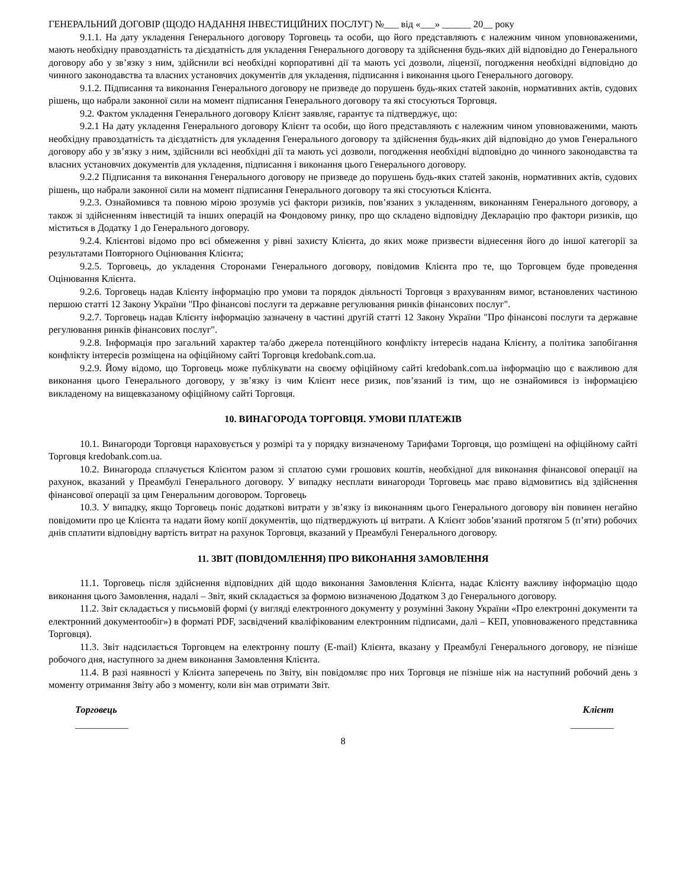ГЕНЕРАЛЬНИЙ ДОГОВІР (ЩОДО НАДАННЯ ІНВЕСТИЦІЙНИХ ПОСЛУГ) №___ від «___» ______ 20__ року
9.1.1. На дату укладення Генерального договору Торговець та особи, що його представляють є належним чином уповноваженими, мають необхідну правоздатність та дієздатність для укладення Генерального договору та здійснення будь-яких дій відповідно до Генерального договору або у зв’язку з ним, здійснили всі необхідні корпоративні дії та мають усі дозволи, ліцензії, погодження необхідні відповідно до чинного законодавства та власних установчих документів для укладення, підписання і виконання цього Генерального договору.
9.1.2. Підписання та виконання Генерального договору не призведе до порушень будь-яких статей законів, нормативних актів, судових рішень, що набрали законної сили на момент підписання Генерального договору та які стосуються Торговця.
9.2. Фактом укладення Генерального договору Клієнт заявляє, гарантує та підтверджує, що:
9.2.1 На дату укладення Генерального договору Клієнт та особи, що його представляють є належним чином уповноваженими, мають необхідну правоздатність та дієздатність для укладення Генерального договору та здійснення будь-яких дій відповідно до умов Генерального договору або у зв’язку з ним, здійснили всі необхідні дії та мають усі дозволи, погодження необхідні відповідно до чинного законодавства та власних установчих документів для укладення, підписання і виконання цього Генерального договору.
9.2.2 Підписання та виконання Генерального договору не призведе до порушень будь-яких статей законів, нормативних актів, судових рішень, що набрали законної сили на момент підписання Генерального договору та які стосуються Клієнта.
9.2.3. Ознайомився та повною мірою зрозумів усі фактори ризиків, пов’язаних з укладенням, виконанням Генерального договору, а також зі здійсненням інвестицій та інших операцій на Фондовому ринку, про що складено відповідну Декларацію про фактори ризиків, що міститься в Додатку 1 до Генерального договору.
9.2.4. Клієнтові відомо про всі обмеження у рівні захисту Клієнта, до яких може призвести віднесення його до іншої категорії за результатами Повторного Оцінювання Клієнта;
9.2.5. Торговець, до укладення Сторонами Генерального договору, повідомив Клієнта про те, що Торговцем буде проведення Оцінювання Клієнта.
9.2.6. Торговець надав Клієнту інформацію про умови та порядок діяльності Торговця з врахуванням вимог, встановлених частиною першою статті 12 Закону України "Про фінансові послуги та державне регулювання ринків фінансових послуг".
9.2.7. Торговець надав Клієнту інформацію зазначену в частині другій статті 12 Закону України "Про фінансові послуги та державне регулювання ринків фінансових послуг".
9.2.8. Інформація про загальний характер та/або джерела потенційного конфлікту інтересів надана Клієнту, а політика запобігання конфлікту інтересів розміщена на офіційному сайті Торговця kredobank.com.ua.
9.2.9. Йому відомо, що Торговець може публікувати на своєму офіційному сайті kredobank.com.ua інформацію що є важливою для виконання цього Генерального договору, у зв’язку із чим Клієнт несе ризик, пов’язаний із тим, що не ознайомився із інформацією викладеному на вищевказаному офіційному сайті Торговця.
10. ВИНАГОРОДА ТОРГОВЦЯ. УМОВИ ПЛАТЕЖІВ
10.1. Винагороди Торговця нараховується у розмірі та у порядку визначеному Тарифами Торговця, що розміщені на офіційному сайті Торговця kredobank.com.ua.
10.2. Винагорода сплачується Клієнтом разом зі сплатою суми грошових коштів, необхідної для виконання фінансової операції на рахунок, вказаний у Преамбулі Генерального договору. У випадку несплати винагороди Торговець має право відмовитись від здійснення фінансової операції за цим Генеральним договором. Торговець
10.3. У випадку, якщо Торговець поніс додаткові витрати у зв’язку із виконанням цього Генерального договору він повинен негайно повідомити про це Клієнта та надати йому копії документів, що підтверджують ці витрати. А Клієнт зобов’язаний протягом 5 (п’яти) робочих днів сплатити відповідну вартість витрат на рахунок Торговця, вказаний у Преамбулі Генерального договору.
11. ЗВІТ (ПОВІДОМЛЕННЯ) ПРО ВИКОНАННЯ ЗАМОВЛЕННЯ
11.1. Торговець після здійснення відповідних дій щодо виконання Замовлення Клієнта, надає Клієнту важливу інформацію щодо виконання цього Замовлення, надалі – Звіт, який складається за формою визначеною Додатком 3 до Генерального договору.
11.2. Звіт складається у письмовій формі (у вигляді електронного документу у розумінні Закону України «Про електронні документи та електронний документообіг») в форматі PDF, засвідчений кваліфікованим електронним підписами, далі – КЕП, уповноваженого представника Торговця).
11.3. Звіт надсилається Торговцем на електронну пошту (E-mail) Клієнта, вказану у Преамбулі Генерального договору, не пізніше робочого дня, наступного за днем виконання Замовлення Клієнта.
11.4. В разі наявності у Клієнта заперечень по Звіту, він повідомляє про них Торговця не пізніше ніж на наступний робочий день з моменту отримання Звіту або з моменту, коли він мав отримати Звіт.
Торговець Клієнт
___________ _________
8